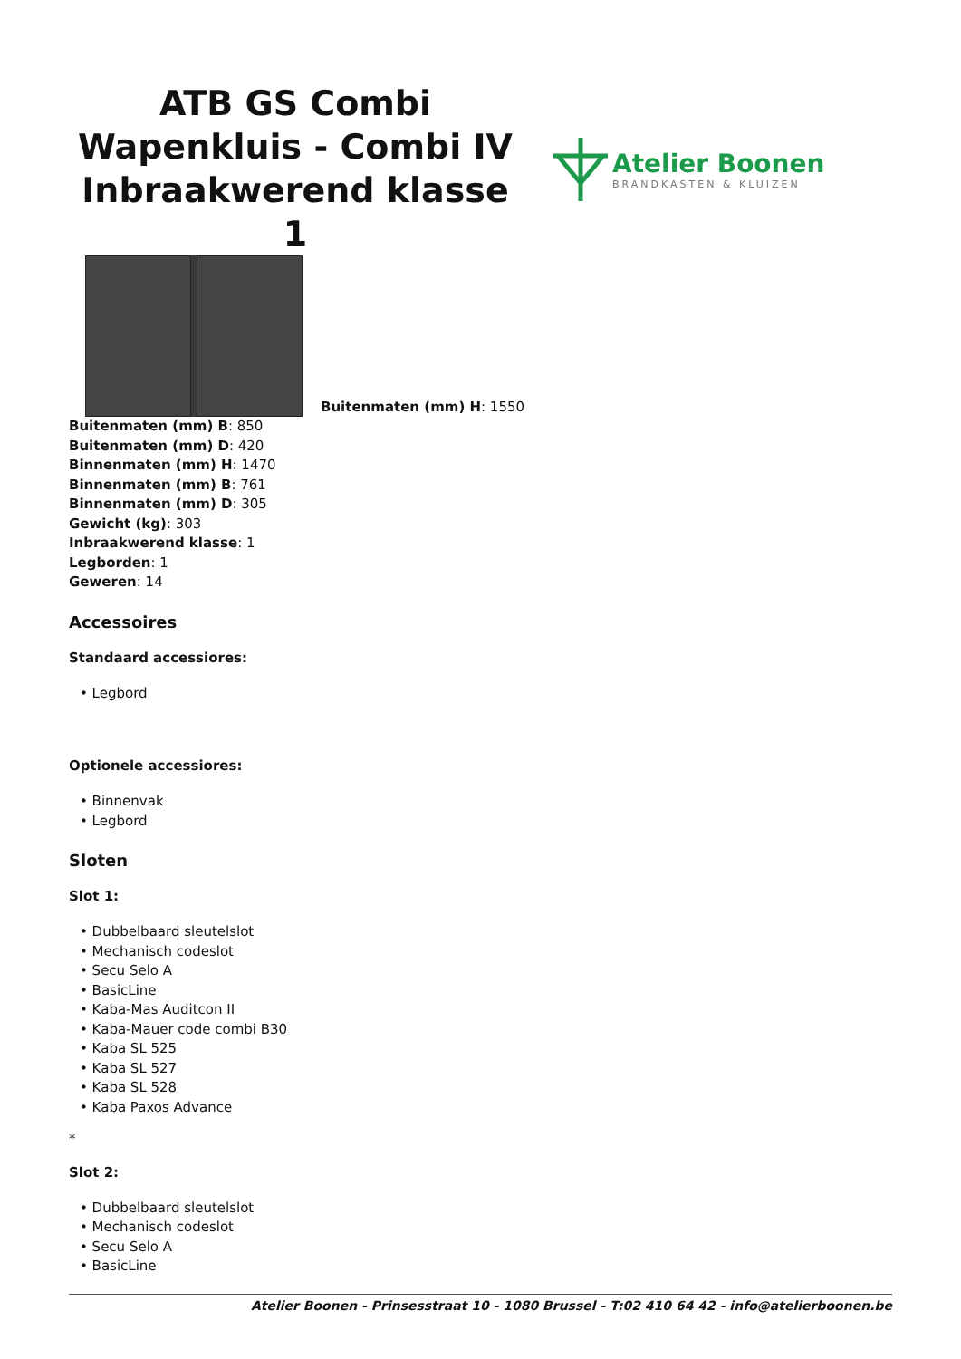ATB GS Combi Wapenkluis - Combi IV Inbraakwerend klasse 1
Atelier Boonen
BRANDKASTEN & KLUIZEN
Buitenmaten (mm) H: 1550
Buitenmaten (mm) B: 850
Buitenmaten (mm) D: 420
Binnenmaten (mm) H: 1470
Binnenmaten (mm) B: 761
Binnenmaten (mm) D: 305
Gewicht (kg): 303
Inbraakwerend klasse: 1
Legborden: 1
Geweren: 14
Accessoires
Standaard accessiores:
• Legbord
Optionele accessiores:
• Binnenvak
• Legbord
Sloten
Slot 1:
• Dubbelbaard sleutelslot
• Mechanisch codeslot
• Secu Selo A
• BasicLine
• Kaba-Mas Auditcon II
• Kaba-Mauer code combi B30
• Kaba SL 525
• Kaba SL 527
• Kaba SL 528
• Kaba Paxos Advance
*
Slot 2:
• Dubbelbaard sleutelslot
• Mechanisch codeslot
• Secu Selo A
• BasicLine
Atelier Boonen - Prinsesstraat 10 - 1080 Brussel - T:02 410 64 42 - info@atelierboonen.be